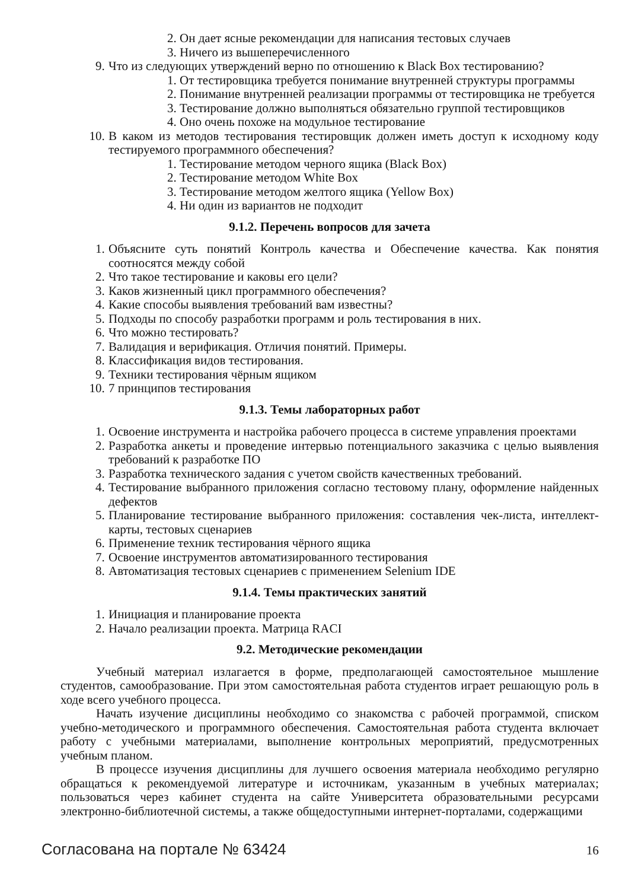2. Он дает ясные рекомендации для написания тестовых случаев
3. Ничего из вышеперечисленного
9. Что из следующих утверждений верно по отношению к Black Box тестированию?
1. От тестировщика требуется понимание внутренней структуры программы
2. Понимание внутренней реализации программы от тестировщика не требуется
3. Тестирование должно выполняться обязательно группой тестировщиков
4. Оно очень похоже на модульное тестирование
10. В каком из методов тестирования тестировщик должен иметь доступ к исходному коду тестируемого программного обеспечения?
1. Тестирование методом черного ящика (Black Box)
2. Тестирование методом White Box
3. Тестирование методом желтого ящика (Yellow Box)
4. Ни один из вариантов не подходит
9.1.2. Перечень вопросов для зачета
1. Объясните суть понятий Контроль качества и Обеспечение качества. Как понятия соотносятся между собой
2. Что такое тестирование и каковы его цели?
3. Каков жизненный цикл программного обеспечения?
4. Какие способы выявления требований вам известны?
5. Подходы по способу разработки программ и роль тестирования в них.
6. Что можно тестировать?
7. Валидация и верификация. Отличия понятий. Примеры.
8. Классификация видов тестирования.
9. Техники тестирования чёрным ящиком
10. 7 принципов тестирования
9.1.3. Темы лабораторных работ
1. Освоение инструмента и настройка рабочего процесса в системе управления проектами
2. Разработка анкеты и проведение интервью потенциального заказчика с целью выявления требований к разработке ПО
3. Разработка технического задания с учетом свойств качественных требований.
4. Тестирование выбранного приложения согласно тестовому плану, оформление найденных дефектов
5. Планирование тестирование выбранного приложения: составления чек-листа, интеллект-карты, тестовых сценариев
6. Применение техник тестирования чёрного ящика
7. Освоение инструментов автоматизированного тестирования
8. Автоматизация тестовых сценариев с применением Selenium IDE
9.1.4. Темы практических занятий
1. Инициация и планирование проекта
2. Начало реализации проекта. Матрица RACI
9.2. Методические рекомендации
Учебный материал излагается в форме, предполагающей самостоятельное мышление студентов, самообразование. При этом самостоятельная работа студентов играет решающую роль в ходе всего учебного процесса.
Начать изучение дисциплины необходимо со знакомства с рабочей программой, списком учебно-методического и программного обеспечения. Самостоятельная работа студента включает работу с учебными материалами, выполнение контрольных мероприятий, предусмотренных учебным планом.
В процессе изучения дисциплины для лучшего освоения материала необходимо регулярно обращаться к рекомендуемой литературе и источникам, указанным в учебных материалах; пользоваться через кабинет студента на сайте Университета образовательными ресурсами электронно-библиотечной системы, а также общедоступными интернет-порталами, содержащими
Согласована на портале № 63424 16